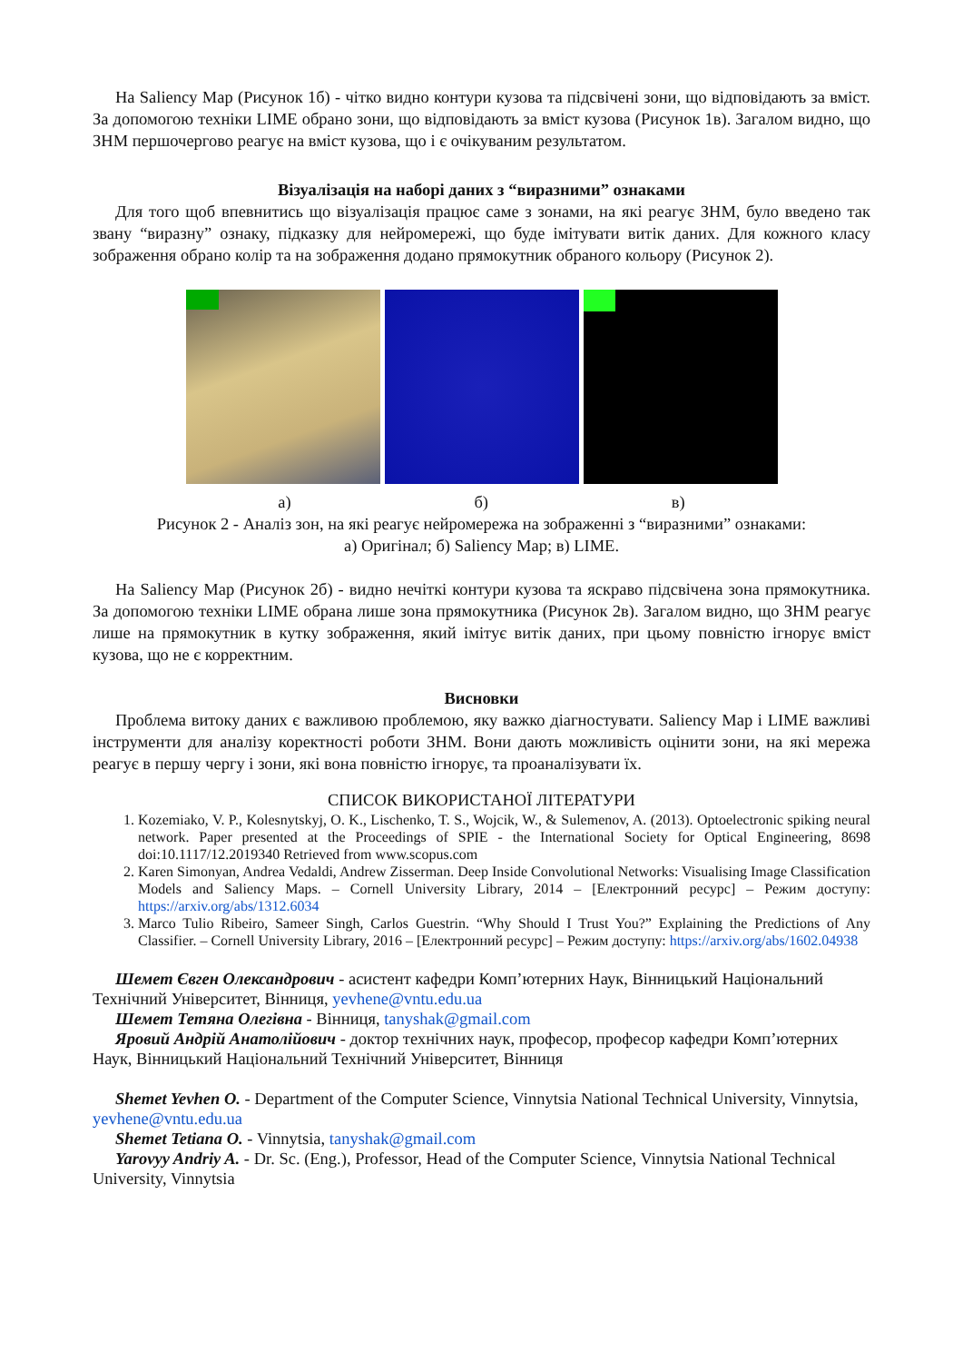На Saliency Map (Рисунок 1б) - чітко видно контури кузова та підсвічені зони, що відповідають за вміст. За допомогою техніки LIME обрано зони, що відповідають за вміст кузова (Рисунок 1в). Загалом видно, що ЗНМ першочергово реагує на вміст кузова, що і є очікуваним результатом.
Візуалізація на наборі даних з “виразними” ознаками
Для того щоб впевнитись що візуалізація працює саме з зонами, на які реагує ЗНМ, було введено так звану “виразну” ознаку, підказку для нейромережі, що буде імітувати витік даних. Для кожного класу зображення обрано колір та на зображення додано прямокутник обраного кольору (Рисунок 2).
а) б) в)
Рисунок 2 - Аналіз зон, на які реагує нейромережа на зображенні з “виразними” ознаками:
а) Оригінал; б) Saliency Map; в) LIME.
На Saliency Map (Рисунок 2б) - видно нечіткі контури кузова та яскраво підсвічена зона прямокутника. За допомогою техніки LIME обрана лише зона прямокутника (Рисунок 2в). Загалом видно, що ЗНМ реагує лише на прямокутник в кутку зображення, який імітує витік даних, при цьому повністю ігнорує вміст кузова, що не є корректним.
Висновки
Проблема витоку даних є важливою проблемою, яку важко діагностувати. Saliency Map і LIME важливі інструменти для аналізу коректності роботи ЗНМ. Вони дають можливість оцінити зони, на які мережа реагує в першу чергу і зони, які вона повністю ігнорує, та проаналізувати їх.
СПИСОК ВИКОРИСТАНОЇ ЛІТЕРАТУРИ
1. Kozemiako, V. P., Kolesnytskyj, O. K., Lischenko, T. S., Wojcik, W., & Sulemenov, A. (2013). Optoelectronic spiking neural network. Paper presented at the Proceedings of SPIE - the International Society for Optical Engineering, 8698 doi:10.1117/12.2019340 Retrieved from www.scopus.com
2. Karen Simonyan, Andrea Vedaldi, Andrew Zisserman. Deep Inside Convolutional Networks: Visualising Image Classification Models and Saliency Maps. – Cornell University Library, 2014 – [Електронний ресурс] – Режим доступу: https://arxiv.org/abs/1312.6034
3. Marco Tulio Ribeiro, Sameer Singh, Carlos Guestrin. “Why Should I Trust You?” Explaining the Predictions of Any Classifier. – Cornell University Library, 2016 – [Електронний ресурс] – Режим доступу: https://arxiv.org/abs/1602.04938
Шемет Євген Олександрович - асистент кафедри Комп’ютерних Наук, Вінницький Національний Технічний Університет, Вінниця, yevhene@vntu.edu.ua
Шемет Тетяна Олегівна - Вінниця, tanyshak@gmail.com
Яровий Андрій Анатолійович - доктор технічних наук, професор, професор кафедри Комп’ютерних Наук, Вінницький Національний Технічний Університет, Вінниця
Shemet Yevhen O. - Department of the Computer Science, Vinnytsia National Technical University, Vinnytsia, yevhene@vntu.edu.ua
Shemet Tetiana O. - Vinnytsia, tanyshak@gmail.com
Yarovyy Andriy A. - Dr. Sc. (Eng.), Professor, Head of the Computer Science, Vinnytsia National Technical University, Vinnytsia